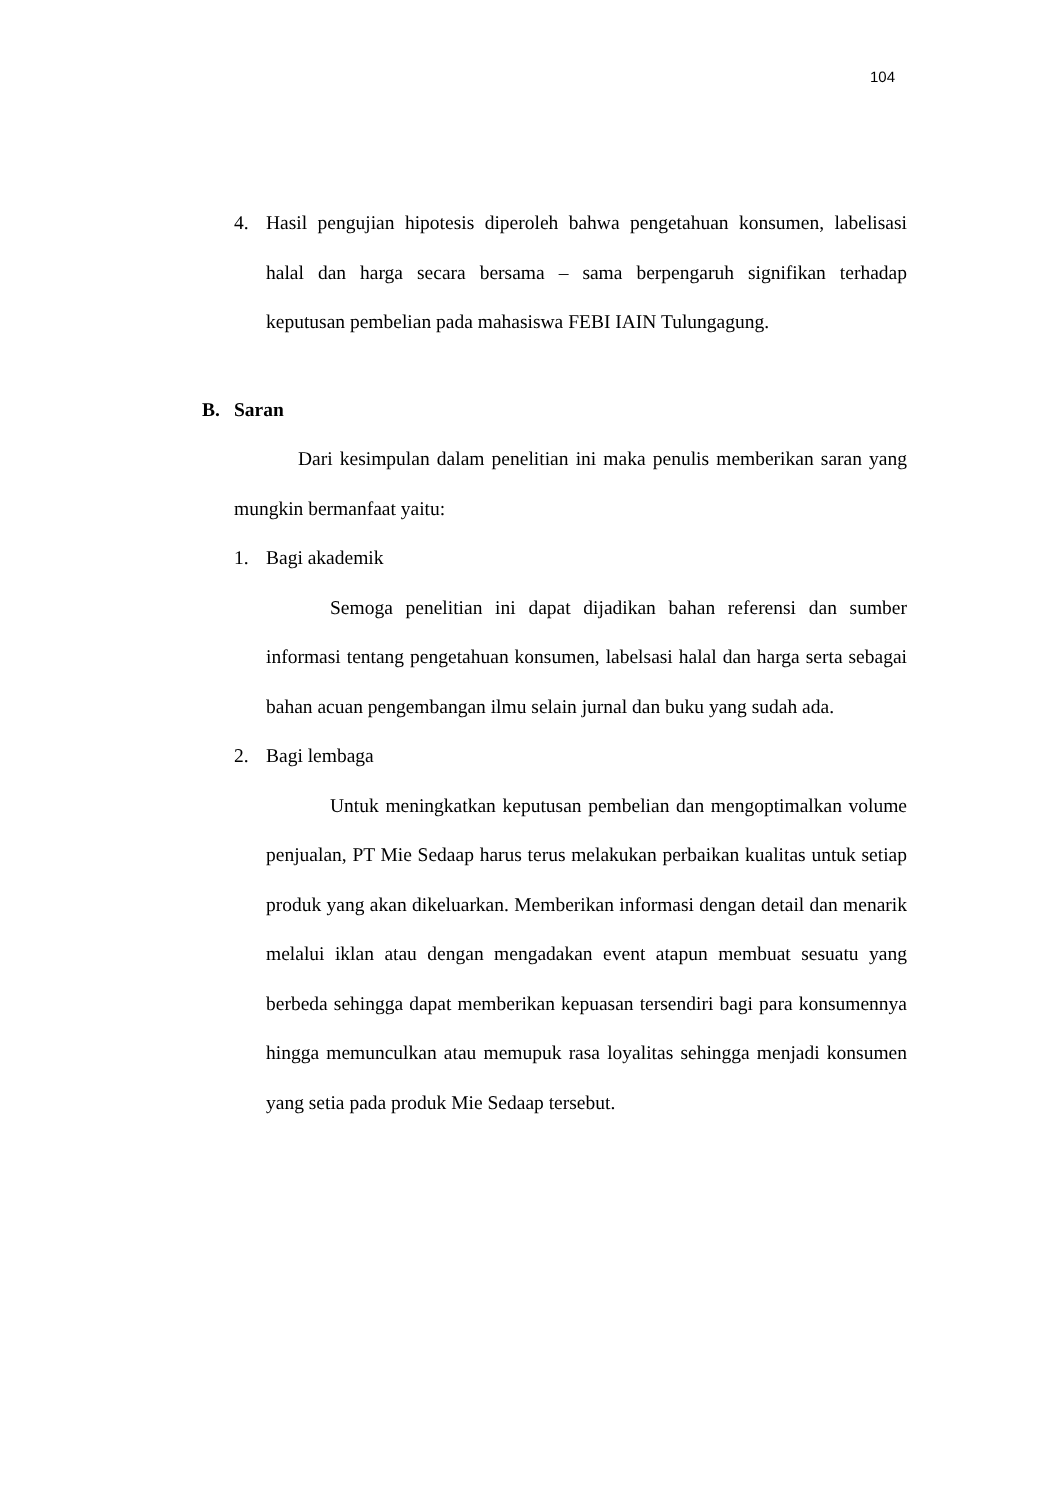104
4. Hasil pengujian hipotesis diperoleh bahwa pengetahuan konsumen, labelisasi halal dan harga secara bersama – sama berpengaruh signifikan terhadap keputusan pembelian pada mahasiswa FEBI IAIN Tulungagung.
B. Saran
Dari kesimpulan dalam penelitian ini maka penulis memberikan saran yang mungkin bermanfaat yaitu:
1. Bagi akademik
Semoga penelitian ini dapat dijadikan bahan referensi dan sumber informasi tentang pengetahuan konsumen, labelsasi halal dan harga serta sebagai bahan acuan pengembangan ilmu selain jurnal dan buku yang sudah ada.
2. Bagi lembaga
Untuk meningkatkan keputusan pembelian dan mengoptimalkan volume penjualan, PT Mie Sedaap harus terus melakukan perbaikan kualitas untuk setiap produk yang akan dikeluarkan. Memberikan informasi dengan detail dan menarik melalui iklan atau dengan mengadakan event atapun membuat sesuatu yang berbeda sehingga dapat memberikan kepuasan tersendiri bagi para konsumennya hingga memunculkan atau memupuk rasa loyalitas sehingga menjadi konsumen yang setia pada produk Mie Sedaap tersebut.